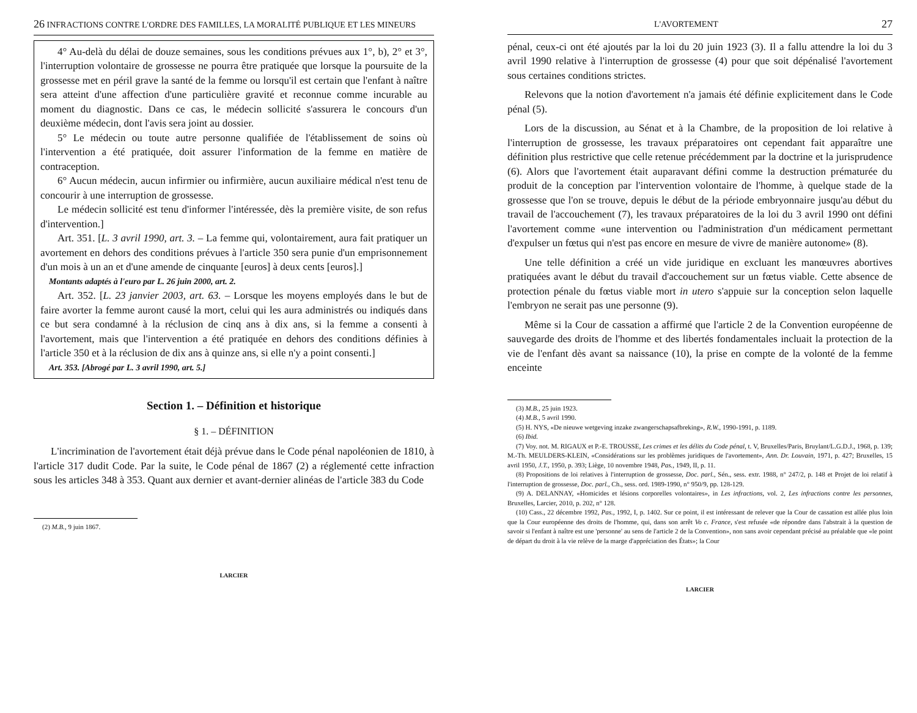26 INFRACTIONS CONTRE L'ORDRE DES FAMILLES, LA MORALITÉ PUBLIQUE ET LES MINEURS
4° Au-delà du délai de douze semaines, sous les conditions prévues aux 1°, b), 2° et 3°, l'interruption volontaire de grossesse ne pourra être pratiquée que lorsque la poursuite de la grossesse met en péril grave la santé de la femme ou lorsqu'il est certain que l'enfant à naître sera atteint d'une affection d'une particulière gravité et reconnue comme incurable au moment du diagnostic. Dans ce cas, le médecin sollicité s'assurera le concours d'un deuxième médecin, dont l'avis sera joint au dossier.
5° Le médecin ou toute autre personne qualifiée de l'établissement de soins où l'intervention a été pratiquée, doit assurer l'information de la femme en matière de contraception.
6° Aucun médecin, aucun infirmier ou infirmière, aucun auxiliaire médical n'est tenu de concourir à une interruption de grossesse.
Le médecin sollicité est tenu d'informer l'intéressée, dès la première visite, de son refus d'intervention.]
Art. 351. [L. 3 avril 1990, art. 3. – La femme qui, volontairement, aura fait pratiquer un avortement en dehors des conditions prévues à l'article 350 sera punie d'un emprisonnement d'un mois à un an et d'une amende de cinquante [euros] à deux cents [euros].]
Montants adaptés à l'euro par L. 26 juin 2000, art. 2.
Art. 352. [L. 23 janvier 2003, art. 63. – Lorsque les moyens employés dans le but de faire avorter la femme auront causé la mort, celui qui les aura administrés ou indiqués dans ce but sera condamné à la réclusion de cinq ans à dix ans, si la femme a consenti à l'avortement, mais que l'intervention a été pratiquée en dehors des conditions définies à l'article 350 et à la réclusion de dix ans à quinze ans, si elle n'y a point consenti.]
Art. 353. [Abrogé par L. 3 avril 1990, art. 5.]
Section 1. – Définition et historique
§ 1. – DÉFINITION
L'incrimination de l'avortement était déjà prévue dans le Code pénal napoléonien de 1810, à l'article 317 dudit Code. Par la suite, le Code pénal de 1867 (2) a réglementé cette infraction sous les articles 348 à 353. Quant aux dernier et avant-dernier alinéas de l'article 383 du Code
(2) M.B., 9 juin 1867.
LARCIER
L'AVORTEMENT 27
pénal, ceux-ci ont été ajoutés par la loi du 20 juin 1923 (3). Il a fallu attendre la loi du 3 avril 1990 relative à l'interruption de grossesse (4) pour que soit dépénalisé l'avortement sous certaines conditions strictes.
Relevons que la notion d'avortement n'a jamais été définie explicitement dans le Code pénal (5).
Lors de la discussion, au Sénat et à la Chambre, de la proposition de loi relative à l'interruption de grossesse, les travaux préparatoires ont cependant fait apparaître une définition plus restrictive que celle retenue précédemment par la doctrine et la jurisprudence (6). Alors que l'avortement était auparavant défini comme la destruction prématurée du produit de la conception par l'intervention volontaire de l'homme, à quelque stade de la grossesse que l'on se trouve, depuis le début de la période embryonnaire jusqu'au début du travail de l'accouchement (7), les travaux préparatoires de la loi du 3 avril 1990 ont défini l'avortement comme «une intervention ou l'administration d'un médicament permettant d'expulser un fœtus qui n'est pas encore en mesure de vivre de manière autonome» (8).
Une telle définition a créé un vide juridique en excluant les manœuvres abortives pratiquées avant le début du travail d'accouchement sur un fœtus viable. Cette absence de protection pénale du fœtus viable mort in utero s'appuie sur la conception selon laquelle l'embryon ne serait pas une personne (9).
Même si la Cour de cassation a affirmé que l'article 2 de la Convention européenne de sauvegarde des droits de l'homme et des libertés fondamentales incluait la protection de la vie de l'enfant dès avant sa naissance (10), la prise en compte de la volonté de la femme enceinte
(3) M.B., 25 juin 1923.
(4) M.B., 5 avril 1990.
(5) H. NYS, «De nieuwe wetgeving inzake zwangerschapsafbreking», R.W., 1990-1991, p. 1189.
(6) Ibid.
(7) Voy. not. M. RIGAUX et P.-E. TROUSSE, Les crimes et les délits du Code pénal, t. V, Bruxelles/Paris, Bruylant/L.G.D.J., 1968, p. 139; M.-Th. MEULDERS-KLEIN, «Considérations sur les problèmes juridiques de l'avortement», Ann. Dr. Louvain, 1971, p. 427; Bruxelles, 15 avril 1950, J.T., 1950, p. 393; Liège, 10 novembre 1948, Pas., 1949, II, p. 11.
(8) Propositions de loi relatives à l'interruption de grossesse, Doc. parl., Sén., sess. extr. 1988, n° 247/2, p. 148 et Projet de loi relatif à l'interruption de grossesse, Doc. parl., Ch., sess. ord. 1989-1990, n° 950/9, pp. 128-129.
(9) A. DELANNAY, «Homicides et lésions corporelles volontaires», in Les infractions, vol. 2, Les infractions contre les personnes, Bruxelles, Larcier, 2010, p. 202, n° 128.
(10) Cass., 22 décembre 1992, Pas., 1992, I, p. 1402. Sur ce point, il est intéressant de relever que la Cour de cassation est allée plus loin que la Cour européenne des droits de l'homme, qui, dans son arrêt Vo c. France, s'est refusée «de répondre dans l'abstrait à la question de savoir si l'enfant à naître est une 'personne' au sens de l'article 2 de la Convention», non sans avoir cependant précisé au préalable que «le point de départ du droit à la vie relève de la marge d'appréciation des États»; la Cour
LARCIER